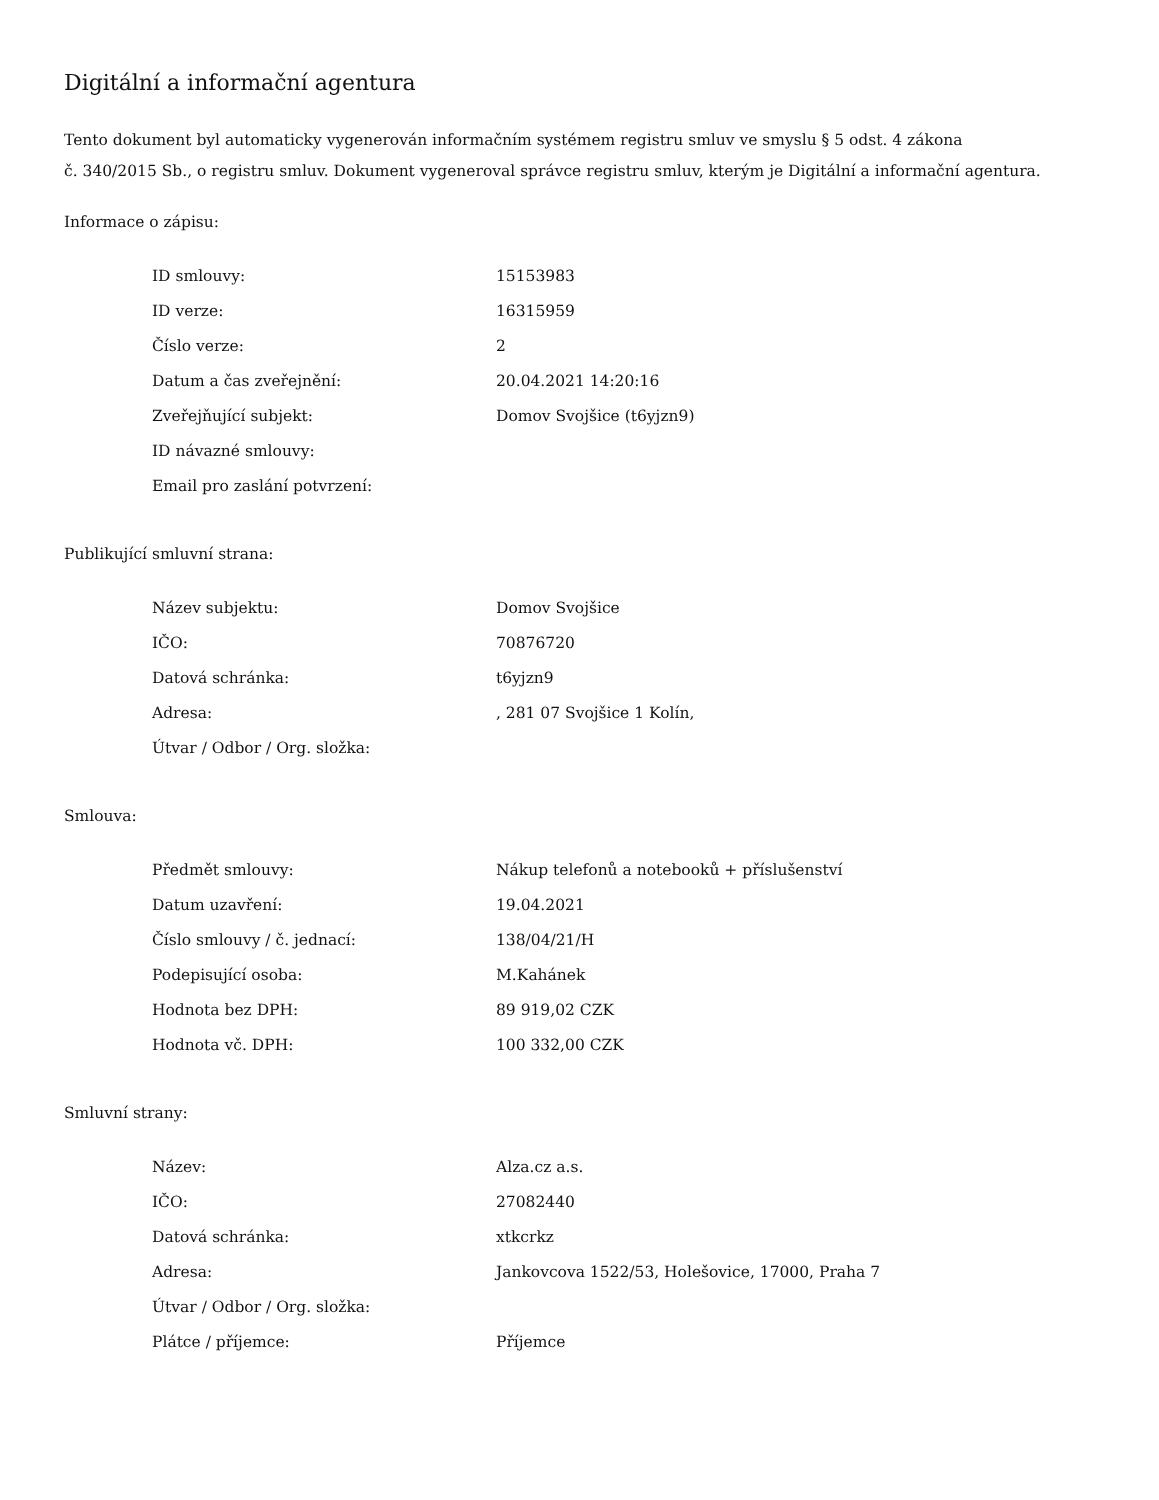Digitální a informační agentura
Tento dokument byl automaticky vygenerován informačním systémem registru smluv ve smyslu § 5 odst. 4 zákona
č. 340/2015 Sb., o registru smluv. Dokument vygeneroval správce registru smluv, kterým je Digitální a informační agentura.
Informace o zápisu:
| ID smlouvy: | 15153983 |
| ID verze: | 16315959 |
| Číslo verze: | 2 |
| Datum a čas zveřejnění: | 20.04.2021 14:20:16 |
| Zveřejňující subjekt: | Domov Svojšice (t6yjzn9) |
| ID návazné smlouvy: | |
| Email pro zaslání potvrzení: | |
Publikující smluvní strana:
| Název subjektu: | Domov Svojšice |
| IČO: | 70876720 |
| Datová schránka: | t6yjzn9 |
| Adresa: | , 281 07 Svojšice 1 Kolín, |
| Útvar / Odbor / Org. složka: | |
Smlouva:
| Předmět smlouvy: | Nákup telefonů a notebooků + příslušenství |
| Datum uzavření: | 19.04.2021 |
| Číslo smlouvy / č. jednací: | 138/04/21/H |
| Podepisující osoba: | M.Kahánek |
| Hodnota bez DPH: | 89 919,02 CZK |
| Hodnota vč. DPH: | 100 332,00 CZK |
Smluvní strany:
| Název: | Alza.cz a.s. |
| IČO: | 27082440 |
| Datová schránka: | xtkcrkz |
| Adresa: | Jankovcova 1522/53, Holešovice, 17000, Praha 7 |
| Útvar / Odbor / Org. složka: | |
| Plátce / příjemce: | Příjemce |